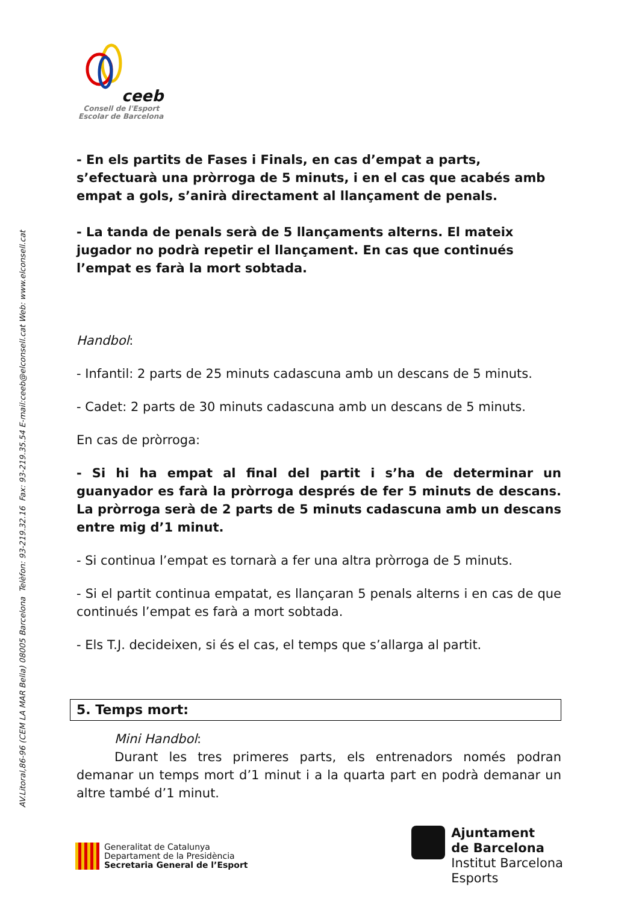AV.Litoral,86-96 (CEM LA MAR Bella) 08005 Barcelona Telèfon: 93-219.32.16 Fax: 93-219.35.54 E-mail:ceeb@elconsell.cat Web: www.elconsell.cat
ceeb
Consell de l'Esport
Escolar de Barcelona
- En els partits de Fases i Finals, en cas d’empat a parts, s’efectuarà una pròrroga de 5 minuts, i en el cas que acabés amb empat a gols, s’anirà directament al llançament de penals.
- La tanda de penals serà de 5 llançaments alterns. El mateix jugador no podrà repetir el llançament. En cas que continués l’empat es farà la mort sobtada.
Handbol:
- Infantil: 2 parts de 25 minuts cadascuna amb un descans de 5 minuts.
- Cadet: 2 parts de 30 minuts cadascuna amb un descans de 5 minuts.
En cas de pròrroga:
- Si hi ha empat al final del partit i s’ha de determinar un guanyador es farà la pròrroga després de fer 5 minuts de descans. La pròrroga serà de 2 parts de 5 minuts cadascuna amb un descans entre mig d’1 minut.
- Si continua l’empat es tornarà a fer una altra pròrroga de 5 minuts.
- Si el partit continua empatat, es llançaran 5 penals alterns i en cas de que continués l’empat es farà a mort sobtada.
- Els T.J. decideixen, si és el cas, el temps que s’allarga al partit.
5. Temps mort:
Mini Handbol:
Durant les tres primeres parts, els entrenadors només podran demanar un temps mort d’1 minut i a la quarta part en podrà demanar un altre també d’1 minut.
Generalitat de Catalunya
Departament de la Presidència
Secretaria General de l’Esport
Ajuntament
de Barcelona
Institut Barcelona
Esports